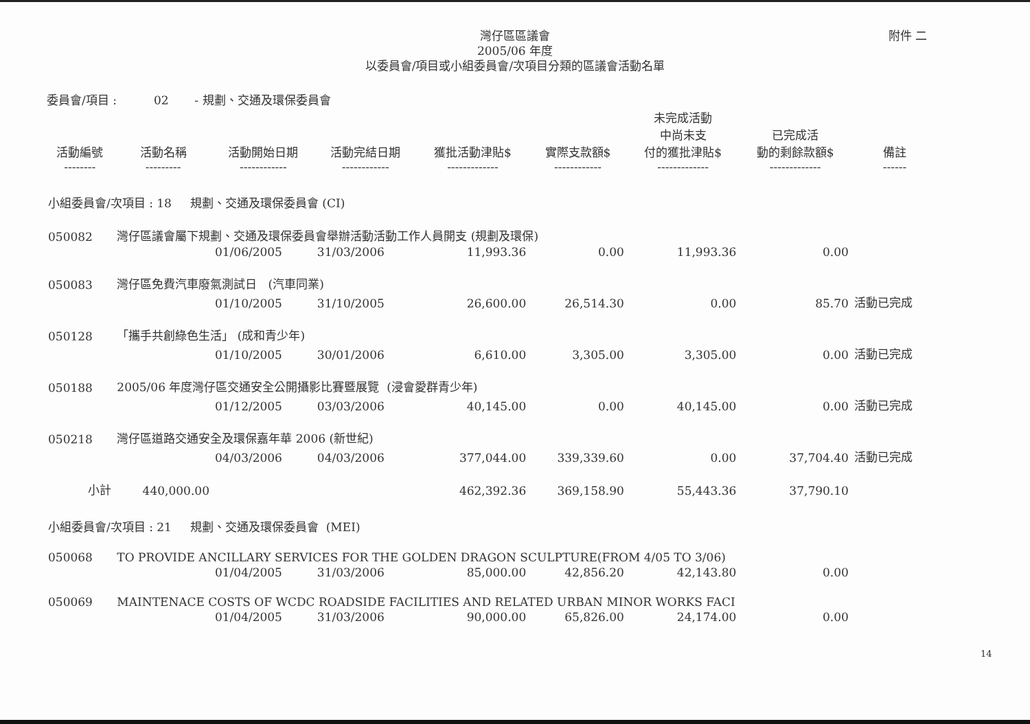灣仔區區議會
2005/06 年度
以委員會/項目或小組委員會/次項目分類的區議會活動名單
附件 二
委員會/項目 : 02 - 規劃、交通及環保委員會
| 活動編號 -------- | 活動名稱 --------- | 活動開始日期 ------------ | 活動完結日期 ------------ | 獲批活動津貼$ ------------- | 實際支款額$ ------------ | 未完成活動 中尚未支 付的獲批津貼$ ------------- | 已完成活 動的剩餘款額$ ------------- | 備註 ------ |
| --- | --- | --- | --- | --- | --- | --- | --- | --- |
| 小組委員會/次項目 : 18 規劃、交通及環保委員會 (CI) | | | | | | | | |
| 050082 | 灣仔區議會屬下規劃、交通及環保委員會舉辦活動活動工作人員開支 (規劃及環保) | | | | | | | |
| | | 01/06/2005 | 31/03/2006 | 11,993.36 | 0.00 | 11,993.36 | 0.00 | |
| 050083 | 灣仔區免費汽車廢氣測試日 (汽車同業) | | | | | | | |
| | | 01/10/2005 | 31/10/2005 | 26,600.00 | 26,514.30 | 0.00 | 85.70 | 活動已完成 |
| 050128 | 「攜手共創綠色生活」 (成和青少年) | | | | | | | |
| | | 01/10/2005 | 30/01/2006 | 6,610.00 | 3,305.00 | 3,305.00 | 0.00 | 活動已完成 |
| 050188 | 2005/06 年度灣仔區交通安全公開攝影比賽暨展覽 (浸會愛群青少年) | | | | | | | |
| | | 01/12/2005 | 03/03/2006 | 40,145.00 | 0.00 | 40,145.00 | 0.00 | 活動已完成 |
| 050218 | 灣仔區道路交通安全及環保嘉年華 2006 (新世紀) | | | | | | | |
| | | 04/03/2006 | 04/03/2006 | 377,044.00 | 339,339.60 | 0.00 | 37,704.40 | 活動已完成 |
| 小計 | 440,000.00 | | | 462,392.36 | 369,158.90 | 55,443.36 | 37,790.10 | |
| 小組委員會/次項目 : 21 規劃、交通及環保委員會 (MEI) | | | | | | | | |
| 050068 | TO PROVIDE ANCILLARY SERVICES FOR THE GOLDEN DRAGON SCULPTURE(FROM 4/05 TO 3/06) | | | | | | | |
| | | 01/04/2005 | 31/03/2006 | 85,000.00 | 42,856.20 | 42,143.80 | 0.00 | |
| 050069 | MAINTENACE COSTS OF WCDC ROADSIDE FACILITIES AND RELATED URBAN MINOR WORKS FACI | | | | | | | |
| | | 01/04/2005 | 31/03/2006 | 90,000.00 | 65,826.00 | 24,174.00 | 0.00 | |
14